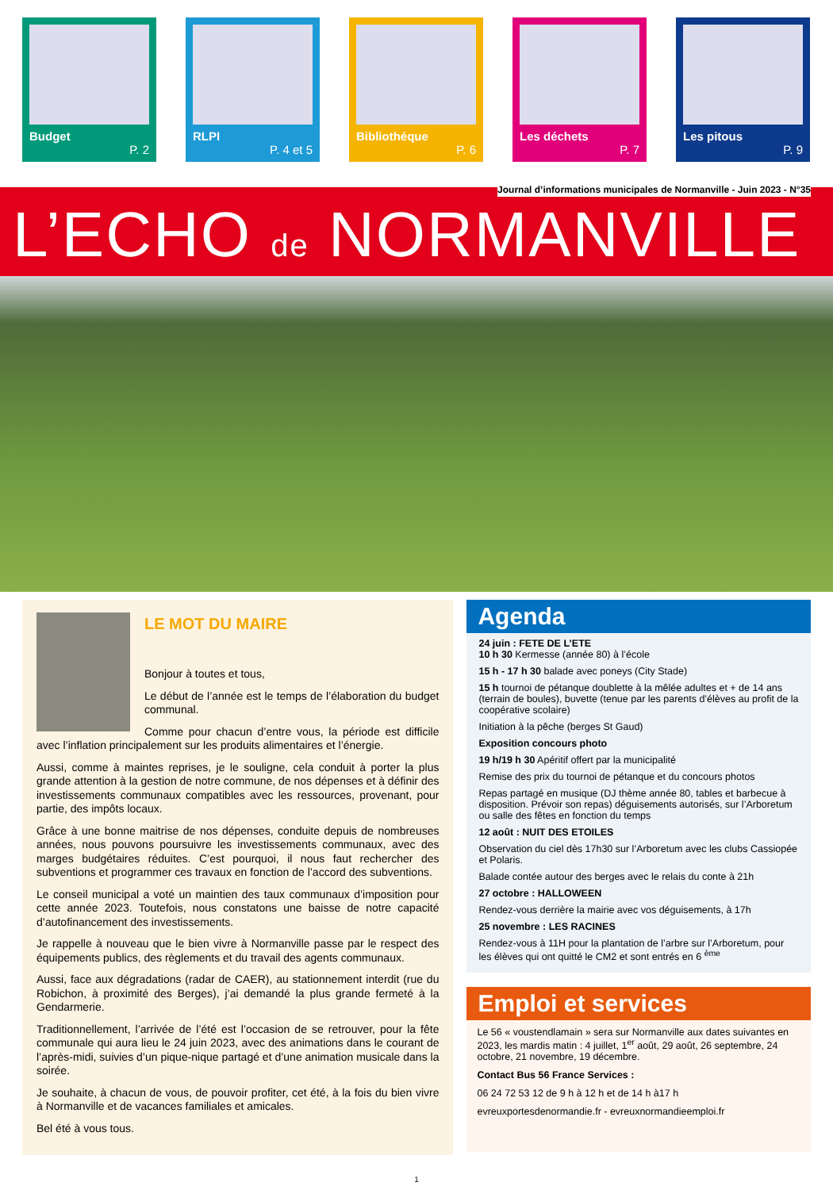Budget
P. 2
RLPI
P. 4 et 5
Bibliothéque
P. 6
Les déchets
P. 7
Les pitous
P. 9
Journal d’informations municipales de Normanville - Juin 2023 - N°35
L’ECHO de NORMANVILLE
LE MOT DU MAIRE
Bonjour à toutes et tous,
Le début de l’année est le temps de l’élaboration du budget communal.
Comme pour chacun d’entre vous, la période est difficile avec l’inflation principalement sur les produits alimentaires et l’énergie.
Aussi, comme à maintes reprises, je le souligne, cela conduit à porter la plus grande attention à la gestion de notre commune, de nos dépenses et à définir des investissements communaux compatibles avec les ressources, provenant, pour partie, des impôts locaux.
Grâce à une bonne maitrise de nos dépenses, conduite depuis de nombreuses années, nous pouvons poursuivre les investissements communaux, avec des marges budgétaires réduites. C’est pourquoi, il nous faut rechercher des subventions et programmer ces travaux en fonction de l’accord des subventions.
Le conseil municipal a voté un maintien des taux communaux d’imposition pour cette année 2023. Toutefois, nous constatons une baisse de notre capacité d’autofinancement des investissements.
Je rappelle à nouveau que le bien vivre à Normanville passe par le respect des équipements publics, des règlements et du travail des agents communaux.
Aussi, face aux dégradations (radar de CAER), au stationnement interdit (rue du Robichon, à proximité des Berges), j’ai demandé la plus grande fermeté à la Gendarmerie.
Traditionnellement, l’arrivée de l’été est l’occasion de se retrouver, pour la fête communale qui aura lieu le 24 juin 2023, avec des animations dans le courant de l’après-midi, suivies d’un pique-nique partagé et d’une animation musicale dans la soirée.
Je souhaite, à chacun de vous, de pouvoir profiter, cet été, à la fois du bien vivre à Normanville et de vacances familiales et amicales.
Bel été à vous tous.
Agenda
24 juin : FETE DE L’ETE
10 h 30 Kermesse (année 80) à l’école
15 h - 17 h 30 balade avec poneys (City Stade)
15 h tournoi de pétanque doublette à la mêlée adultes et + de 14 ans (terrain de boules), buvette (tenue par les parents d’élèves au profit de la coopérative scolaire)
Initiation à la pêche (berges St Gaud)
Exposition concours photo
19 h/19 h 30 Apéritif offert par la municipalité
Remise des prix du tournoi de pétanque et du concours photos
Repas partagé en musique (DJ thème année 80, tables et barbecue à disposition. Prévoir son repas) déguisements autorisés, sur l’Arboretum ou salle des fêtes en fonction du temps
12 août : NUIT DES ETOILES
Observation du ciel dès 17h30 sur l’Arboretum avec les clubs Cassiopée et Polaris.
Balade contée autour des berges avec le relais du conte à 21h
27 octobre : HALLOWEEN
Rendez-vous derrière la mairie avec vos déguisements, à 17h
25 novembre : LES RACINES
Rendez-vous à 11H pour la plantation de l’arbre sur l’Arboretum, pour les élèves qui ont quitté le CM2 et sont entrés en 6 <sup>ème</sup>
Emploi et services
Le 56 « voustendlamain » sera sur Normanville aux dates suivantes en 2023, les mardis matin : 4 juillet, 1<sup>er</sup> août, 29 août, 26 septembre, 24 octobre, 21 novembre, 19 décembre.
Contact Bus 56 France Services :
06 24 72 53 12 de 9 h à 12 h et de 14 h à17 h
evreuxportesdenormandie.fr - evreuxnormandieemploi.fr
1